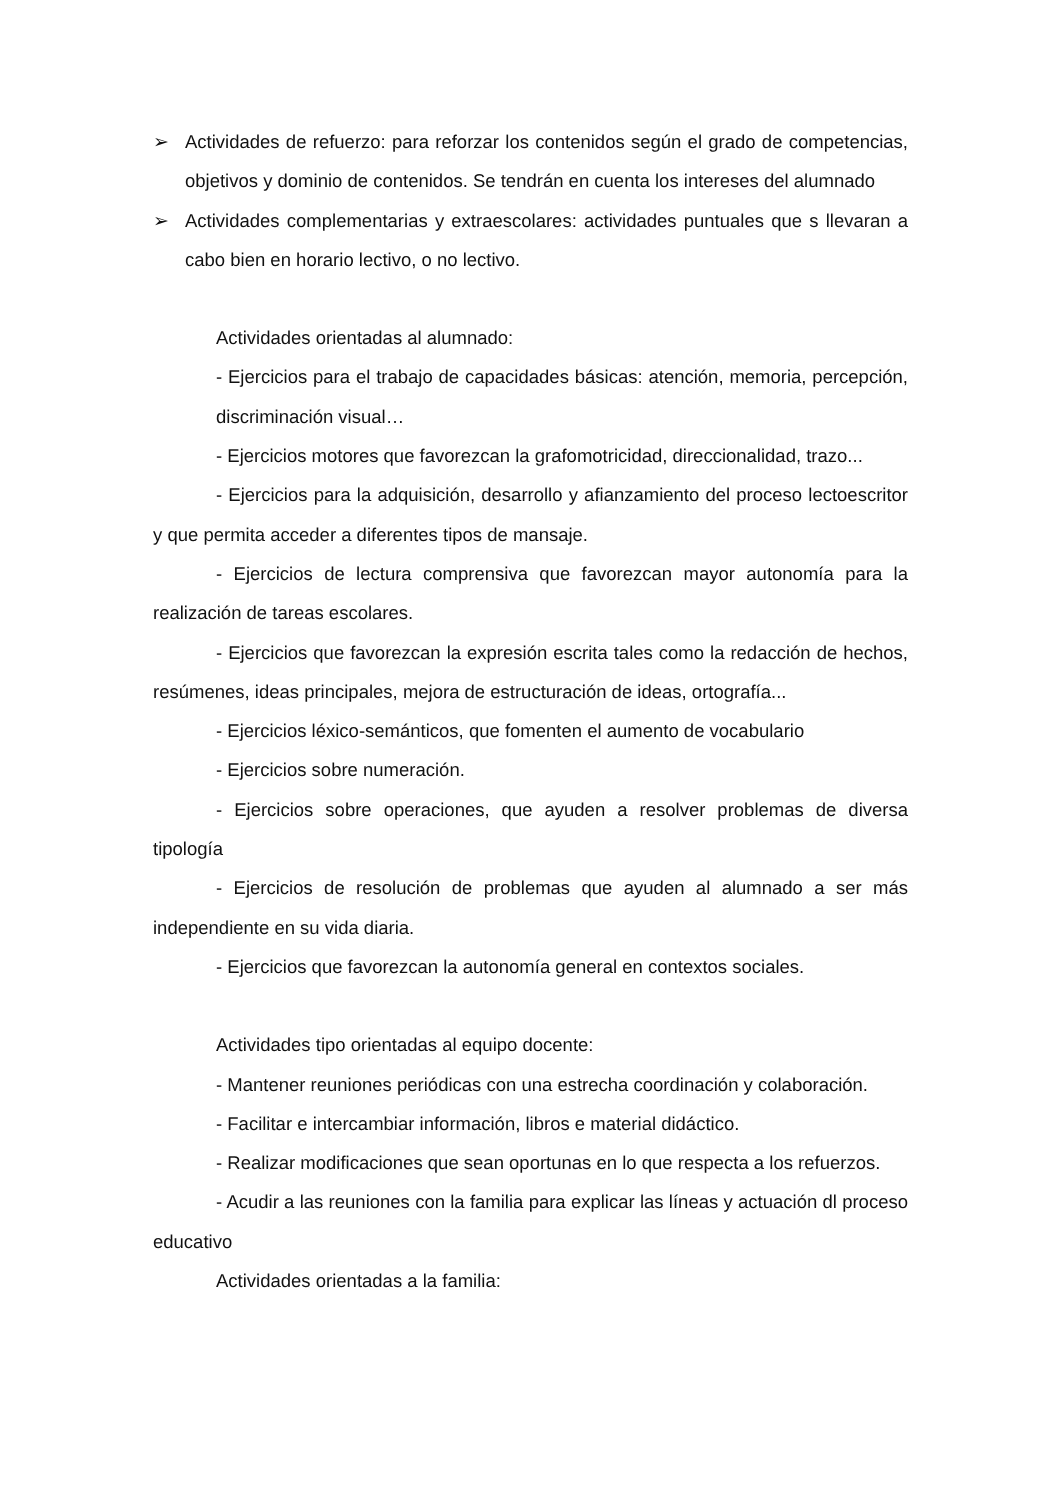➢ Actividades de refuerzo: para reforzar los contenidos según el grado de competencias, objetivos y dominio de contenidos. Se tendrán en cuenta los intereses del alumnado
➢ Actividades complementarias y extraescolares: actividades puntuales que s llevaran a cabo bien en horario lectivo, o no lectivo.
Actividades orientadas al alumnado:
- Ejercicios para el trabajo de capacidades básicas: atención, memoria, percepción, discriminación visual…
- Ejercicios motores que favorezcan la grafomotricidad, direccionalidad, trazo...
- Ejercicios para la adquisición, desarrollo y afianzamiento del proceso lectoescritor y que permita acceder a diferentes tipos de mansaje.
- Ejercicios de lectura comprensiva que favorezcan mayor autonomía para la realización de tareas escolares.
- Ejercicios que favorezcan la expresión escrita tales como la redacción de hechos, resúmenes, ideas principales, mejora de estructuración de ideas, ortografía...
- Ejercicios léxico-semánticos, que fomenten el aumento de vocabulario
- Ejercicios sobre numeración.
- Ejercicios sobre operaciones, que ayuden a resolver problemas de diversa tipología
- Ejercicios de resolución de problemas que ayuden al alumnado a ser más independiente en su vida diaria.
- Ejercicios que favorezcan la autonomía general en contextos sociales.
Actividades tipo orientadas al equipo docente:
- Mantener reuniones periódicas con una estrecha coordinación y colaboración.
- Facilitar e intercambiar información, libros e material didáctico.
- Realizar modificaciones que sean oportunas en lo que respecta a los refuerzos.
- Acudir a las reuniones con la familia para explicar las líneas y actuación dl proceso educativo
Actividades orientadas a la familia: